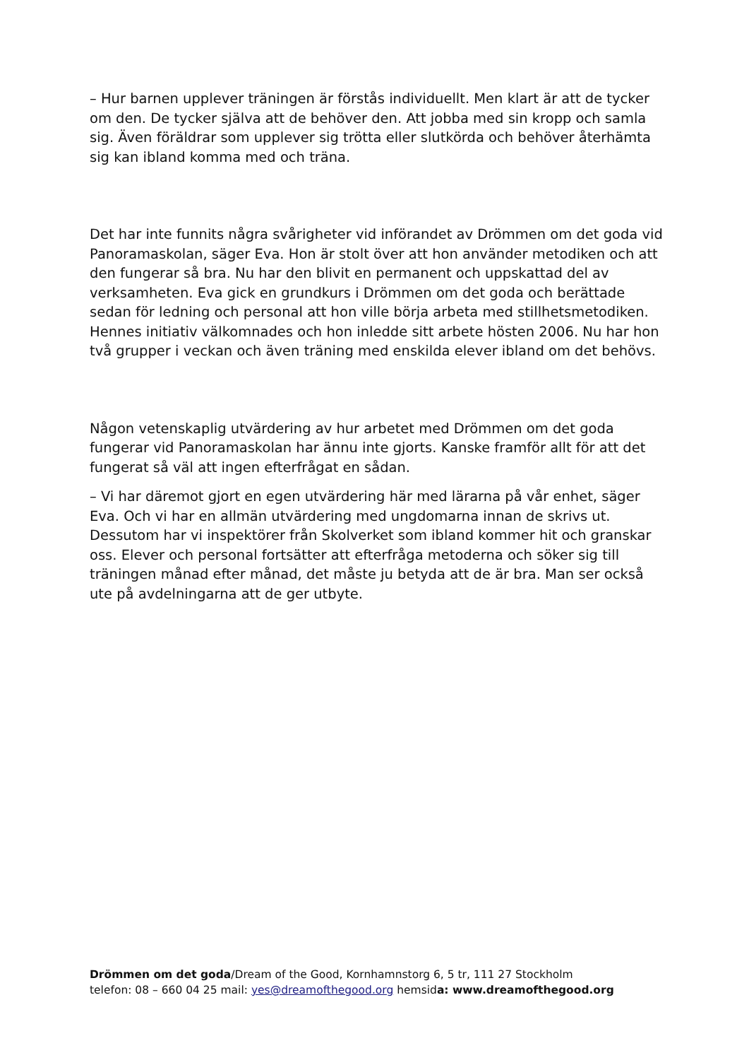– Hur barnen upplever träningen är förstås individuellt. Men klart är att de tycker om den. De tycker själva att de behöver den. Att jobba med sin kropp och samla sig. Även föräldrar som upplever sig trötta eller slutkörda och behöver återhämta sig kan ibland komma med och träna.
Det har inte funnits några svårigheter vid införandet av Drömmen om det goda vid Panoramaskolan, säger Eva. Hon är stolt över att hon använder metodiken och att den fungerar så bra. Nu har den blivit en permanent och uppskattad del av verksamheten. Eva gick en grundkurs i Drömmen om det goda och berättade sedan för ledning och personal att hon ville börja arbeta med stillhetsmetodiken. Hennes initiativ välkomnades och hon inledde sitt arbete hösten 2006. Nu har hon två grupper i veckan och även träning med enskilda elever ibland om det behövs.
Någon vetenskaplig utvärdering av hur arbetet med Drömmen om det goda fungerar vid Panoramaskolan har ännu inte gjorts. Kanske framför allt för att det fungerat så väl att ingen efterfrågat en sådan.
– Vi har däremot gjort en egen utvärdering här med lärarna på vår enhet, säger Eva. Och vi har en allmän utvärdering med ungdomarna innan de skrivs ut. Dessutom har vi inspektörer från Skolverket som ibland kommer hit och granskar oss. Elever och personal fortsätter att efterfråga metoderna och söker sig till träningen månad efter månad, det måste ju betyda att de är bra. Man ser också ute på avdelningarna att de ger utbyte.
Drömmen om det goda/Dream of the Good, Kornhamnstorg 6, 5 tr, 111 27 Stockholm
telefon: 08 – 660 04 25 mail: yes@dreamofthegood.org hemsida: www.dreamofthegood.org